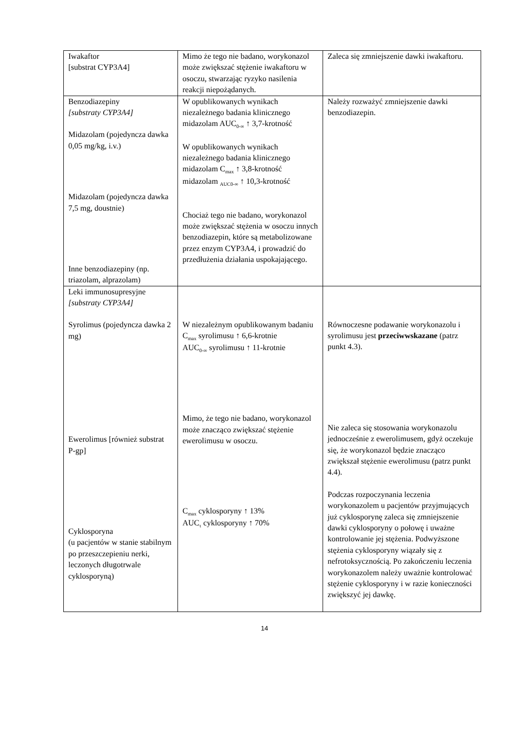| Iwakaftor [substrat CYP3A4] | Mimo że tego nie badano, worykonazol może zwiększać stężenie iwakaftoru w osoczu, stwarzając ryzyko nasilenia reakcji niepożądanych. | Zaleca się zmniejszenie dawki iwakaftoru. |
| Benzodiazepiny [substraty CYP3A4] Midazolam (pojedyncza dawka 0,05 mg/kg, i.v.) Midazolam (pojedyncza dawka 7,5 mg, doustnie) Inne benzodiazepiny (np. triazolam, alprazolam) | W opublikowanych wynikach niezależnego badania klinicznego midazolam AUC<sub>0-∞</sub> ↑ 3,7-krotność W opublikowanych wynikach niezależnego badania klinicznego midazolam C<sub>max</sub> ↑ 3,8-krotność midazolam <sub>AUC0-∞</sub> ↑ 10,3-krotność Chociaż tego nie badano, worykonazol może zwiększać stężenia w osoczu innych benzodiazepin, które są metabolizowane przez enzym CYP3A4, i prowadzić do przedłużenia działania uspokajającego. | Należy rozważyć zmniejszenie dawki benzodiazepin. |
| Leki immunosupresyjne [substraty CYP3A4] Syrolimus (pojedyncza dawka 2 mg) Ewerolimus [również substrat P-gp] Cyklosporyna (u pacjentów w stanie stabilnym po przeszczepieniu nerki, leczonych długotrwale cyklosporyną) | W niezależnym opublikowanym badaniu C<sub>max</sub> syrolimusu ↑ 6,6-krotnie AUC<sub>0-∞</sub> syrolimusu ↑ 11-krotnie Mimo, że tego nie badano, worykonazol może znacząco zwiększać stężenie ewerolimusu w osoczu. C<sub>max</sub> cyklosporyny ↑ 13% AUC<sub>τ</sub> cyklosporyny ↑ 70% | Równoczesne podawanie worykonazolu i syrolimusu jest przeciwwskazane (patrz punkt 4.3). Nie zaleca się stosowania worykonazolu jednocześnie z ewerolimusem, gdyż oczekuje się, że worykonazol będzie znacząco zwiększał stężenie ewerolimusu (patrz punkt 4.4). Podczas rozpoczynania leczenia worykonazolem u pacjentów przyjmujących już cyklosporynę zaleca się zmniejszenie dawki cyklosporyny o połowę i uważne kontrolowanie jej stężenia. Podwyższone stężenia cyklosporyny wiązały się z nefrotoksycznością. Po zakończeniu leczenia worykonazolem należy uważnie kontrolować stężenie cyklosporyny i w razie konieczności zwiększyć jej dawkę. |
14